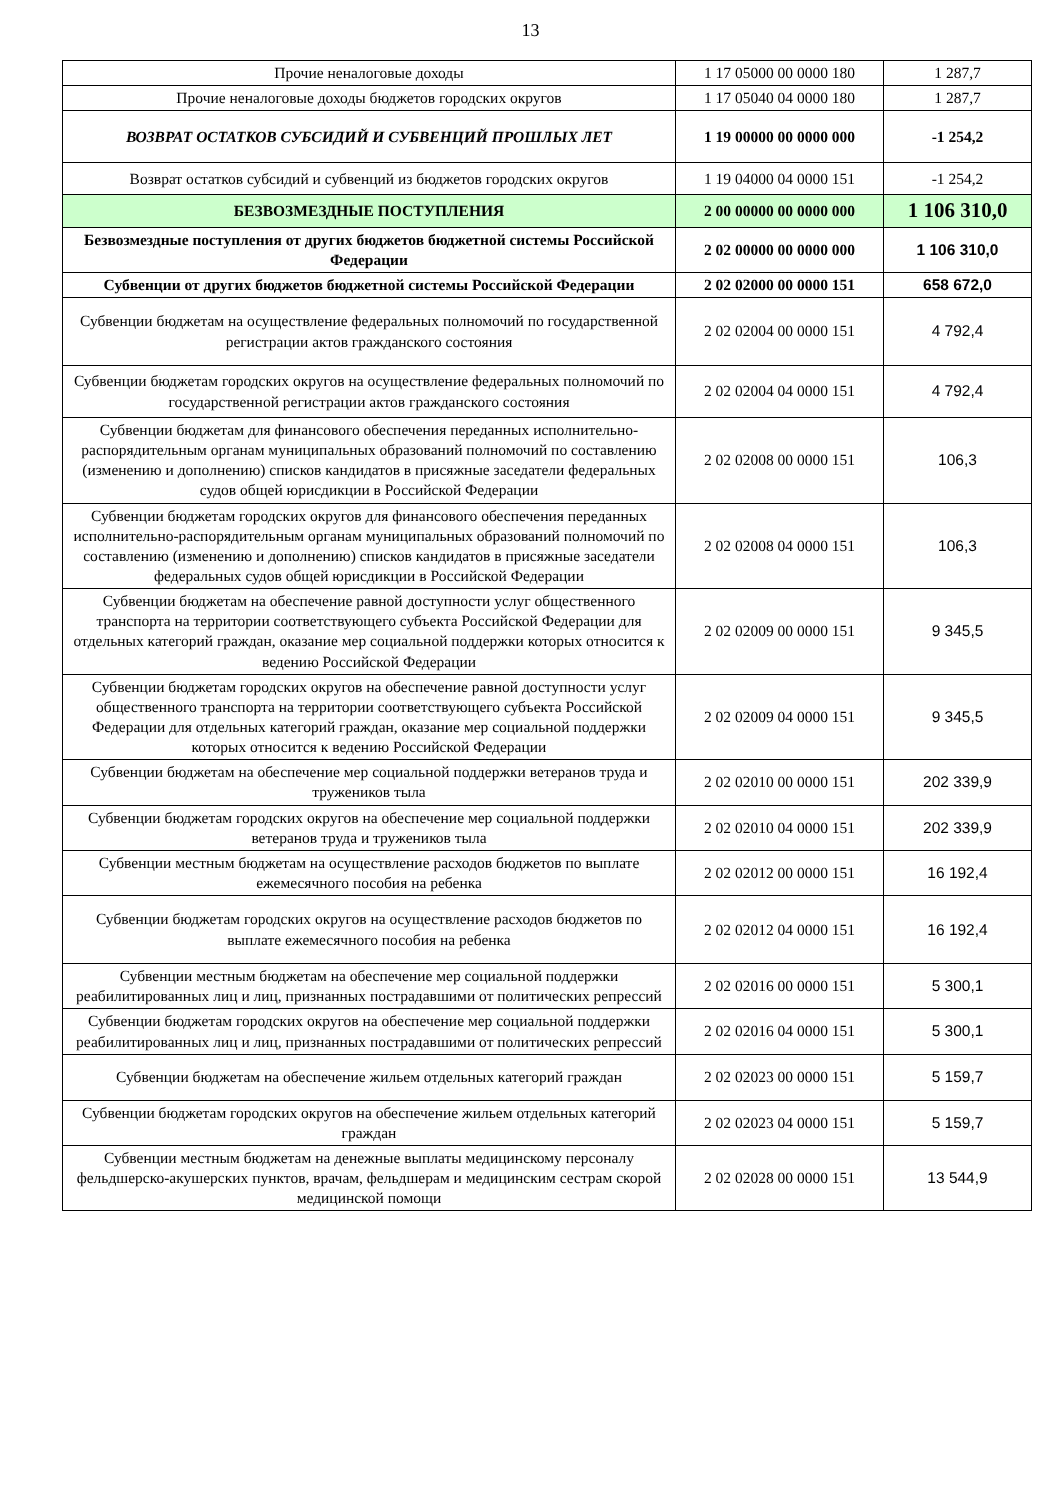13
| Прочие неналоговые доходы | 1 17 05000 00 0000 180 | 1 287,7 |
| Прочие неналоговые доходы бюджетов городских округов | 1 17 05040 04 0000 180 | 1 287,7 |
| ВОЗВРАТ ОСТАТКОВ СУБСИДИЙ И СУБВЕНЦИЙ ПРОШЛЫХ ЛЕТ | 1 19 00000 00 0000 000 | -1 254,2 |
| Возврат остатков субсидий и субвенций из бюджетов городских округов | 1 19 04000 04 0000 151 | -1 254,2 |
| БЕЗВОЗМЕЗДНЫЕ ПОСТУПЛЕНИЯ | 2 00 00000 00 0000 000 | 1 106 310,0 |
| Безвозмездные поступления от других бюджетов бюджетной системы Российской Федерации | 2 02 00000 00 0000 000 | 1 106 310,0 |
| Субвенции от других бюджетов бюджетной системы Российской Федерации | 2 02 02000 00 0000 151 | 658 672,0 |
| Субвенции бюджетам на осуществление федеральных полномочий по государственной регистрации актов гражданского состояния | 2 02 02004 00 0000 151 | 4 792,4 |
| Субвенции бюджетам городских округов на осуществление федеральных полномочий по государственной регистрации актов гражданского состояния | 2 02 02004 04 0000 151 | 4 792,4 |
| Субвенции бюджетам для финансового обеспечения переданных исполнительно-распорядительным органам муниципальных образований полномочий по составлению (изменению и дополнению) списков кандидатов в присяжные заседатели федеральных судов общей юрисдикции в Российской Федерации | 2 02 02008 00 0000 151 | 106,3 |
| Субвенции бюджетам городских округов для финансового обеспечения переданных исполнительно-распорядительным органам муниципальных образований полномочий по составлению (изменению и дополнению) списков кандидатов в присяжные заседатели федеральных судов общей юрисдикции в Российской Федерации | 2 02 02008 04 0000 151 | 106,3 |
| Субвенции бюджетам на обеспечение равной доступности услуг общественного транспорта на территории соответствующего субъекта Российской Федерации для отдельных категорий граждан, оказание мер социальной поддержки которых относится к ведению Российской Федерации | 2 02 02009 00 0000 151 | 9 345,5 |
| Субвенции бюджетам городских округов на обеспечение равной доступности услуг общественного транспорта на территории соответствующего субъекта Российской Федерации для отдельных категорий граждан, оказание мер социальной поддержки которых относится к ведению Российской Федерации | 2 02 02009 04 0000 151 | 9 345,5 |
| Субвенции бюджетам на обеспечение мер социальной поддержки ветеранов труда и тружеников тыла | 2 02 02010 00 0000 151 | 202 339,9 |
| Субвенции бюджетам городских округов на обеспечение мер социальной поддержки ветеранов труда и тружеников тыла | 2 02 02010 04 0000 151 | 202 339,9 |
| Субвенции местным бюджетам на осуществление расходов бюджетов по выплате ежемесячного пособия на ребенка | 2 02 02012 00 0000 151 | 16 192,4 |
| Субвенции бюджетам городских округов на осуществление расходов бюджетов по выплате ежемесячного пособия на ребенка | 2 02 02012 04 0000 151 | 16 192,4 |
| Субвенции местным бюджетам на обеспечение мер социальной поддержки реабилитированных лиц и лиц, признанных пострадавшими от политических репрессий | 2 02 02016 00 0000 151 | 5 300,1 |
| Субвенции бюджетам городских округов на обеспечение мер социальной поддержки реабилитированных лиц и лиц, признанных пострадавшими от политических репрессий | 2 02 02016 04 0000 151 | 5 300,1 |
| Субвенции бюджетам на обеспечение жильем отдельных категорий граждан | 2 02 02023 00 0000 151 | 5 159,7 |
| Субвенции бюджетам городских округов на обеспечение жильем отдельных категорий граждан | 2 02 02023 04 0000 151 | 5 159,7 |
| Субвенции местным бюджетам на денежные выплаты медицинскому персоналу фельдшерско-акушерских пунктов, врачам, фельдшерам и медицинским сестрам скорой медицинской помощи | 2 02 02028 00 0000 151 | 13 544,9 |